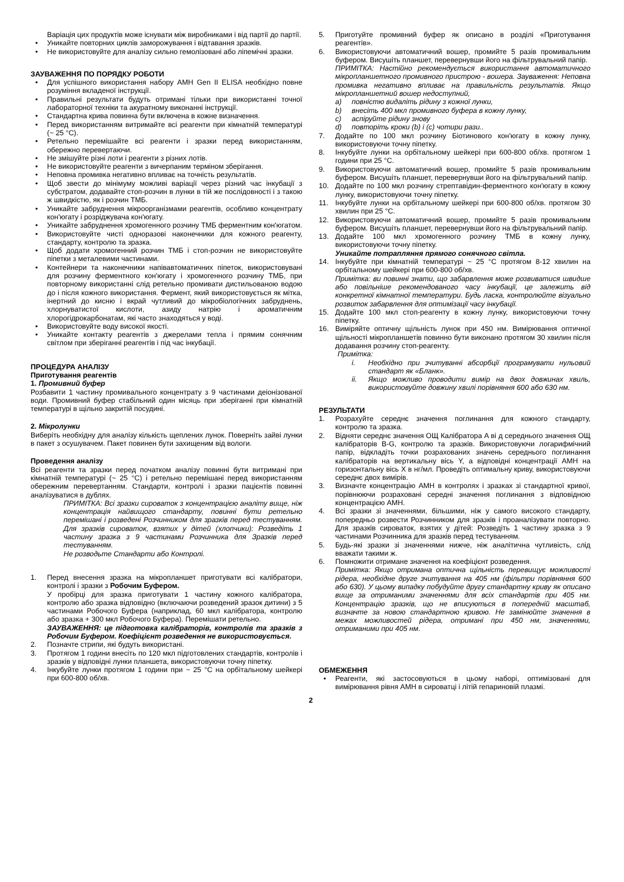Варіація цих продуктів може існувати між виробниками і від партії до партії.
• Уникайте повторних циклів заморожування і відтавання зразків.
• Не використовуйте для аналізу сильно гемолізовані або ліпемічні зразки.
ЗАУВАЖЕННЯ ПО ПОРЯДКУ РОБОТИ
• Для успішного використання набору AMH Gen II ELISA необхідно повне розуміння вкладеної інструкції.
• Правильні результати будуть отримані тільки при використанні точної лабораторної техніки та акуратному виконанні інструкції.
• Стандартна крива повинна бути включена в кожне визначення.
• Перед використанням витримайте всі реагенти при кімнатній температурі (~ 25 °C).
• Ретельно перемішайте всі реагенти і зразки перед використанням, обережно перевертаючи.
• Не змішуйте різні лоти і реагенти з різних лотів.
• Не використовуйте реагенти з вичерпаним терміном зберігання.
• Неповна промивка негативно впливає на точність результатів.
• Щоб звести до мінімуму можливі варіації через різний час інкубації з субстратом, додавайте стоп-розчин в лунки в тій же послідовності і з такою ж швидкістю, як і розчин ТМБ.
• Уникайте забруднення мікроорганізмами реагентів, особливо концентрату кон'югату і розріджувача кон'югату.
• Уникайте забруднення хромогенного розчину ТМБ ферментним кон'югатом.
• Використовуйте чисті одноразові наконечники для кожного реагенту, стандарту, контролю та зразка.
• Щоб додати хромогенний розчин ТМБ і стоп-розчин не використовуйте піпетки з металевими частинами.
• Контейнери та наконечники напівавтоматичних піпеток, використовувані для розчину ферментного кон'югату і хромогенного розчину ТМБ, при повторному використанні слід ретельно промивати дистильованою водою до і після кожного використання. Фермент, який використовується як мітка, інертний до кисню і вкрай чутливий до мікробіологічних забруднень, хлорнуватистої кислоти, азиду натрію і ароматичним хлорогідрокарбонатам, які часто знаходяться у воді.
• Використовуйте воду високої якості.
• Уникайте контакту реагентів з джерелами тепла і прямим сонячним світлом при зберіганні реагентів і під час інкубації.
ПРОЦЕДУРА АНАЛІЗУ
Приготування реагентів
1. Промивний буфер
Розбавити 1 частину промивального концентрату з 9 частинами деіонізованої води. Промивний буфер стабільний один місяць при зберіганні при кімнатній температурі в щільно закритій посудині.
2. Мікролунки
Виберіть необхідну для аналізу кількість щеплених лунок. Поверніть зайві лунки в пакет з осушувачем. Пакет повинен бути захищеним від вологи.
Проведення аналізу
Всі реагенти та зразки перед початком аналізу повинні бути витримані при кімнатній температурі (~ 25 °C) і ретельно перемішані перед використанням обережним перевертанням. Стандарти, контролі і зразки пацієнтів повинні аналізуватися в дублях.
ПРИМІТКА: Всі зразки сироваток з концентрацією аналіту вище, ніж концентрація найвищого стандарту, повинні бути ретельно перемішані і розведені Розчинником для зразків перед тестуванням. Для зразків сироваток, взятих у дітей (хлопчики): Розведіть 1 частину зразка з 9 частинами Розчинника для Зразків перед тестуванням.
Не розводьте Стандарти або Контролі.
1. Перед внесення зразка на мікропланшет приготувати всі калібратори, контролі і зразки з Робочим Буфером.
У пробірці для зразка приготувати 1 частину кожного калібратора, контролю або зразка відповідно (включаючи розведений зразок дитини) з 5 частинами Робочого Буфера (наприклад, 60 мкл калібратора, контролю або зразка + 300 мкл Робочого Буфера). Перемішати ретельно.
ЗАУВАЖЕННЯ: це підготовка калібраторів, контролів та зразків з Робочим Буфером. Коефіцієнт розведення не використовується.
2. Позначте стрипи, які будуть використані.
3. Протягом 1 години внесіть по 120 мкл підготовлених стандартів, контролів і зразків у відповідні лунки планшета, використовуючи точну піпетку.
4. Інкубуйте лунки протягом 1 години при ~ 25 °C на орбітальному шейкері при 600-800 об/хв.
5. Приготуйте промивний буфер як описано в розділі «Приготування реагентів».
6. Використовуючи автоматичний вошер, промийте 5 разів промивальним буфером. Висушіть планшет, перевернувши його на фільтрувальний папір.
ПРИМІТКА: Настійно рекомендується використання автоматичного мікропланшетного промивного пристрою - вошера. Зауваження: Неповна промивка негативно впливає на правильність результатів. Якщо мікропланшетний вошер недоступний,
a) повністю видаліть рідину з кожної лунки,
b) внесіть 400 мкл промивного буфера в кожну лунку,
c) аспіруйте рідину знову
d) повторіть кроки (b) і (c) чотири рази..
7. Додайте по 100 мкл розчину Біотинового кон'югату в кожну лунку, використовуючи точну піпетку.
8. Інкубуйте лунки на орбітальному шейкері при 600-800 об/хв. протягом 1 години при 25 °C.
9. Використовуючи автоматичний вошер, промийте 5 разів промивальним буфером. Висушіть планшет, перевернувши його на фільтрувальний папір.
10. Додайте по 100 мкл розчину стрептавідин-ферментного кон'югату в кожну лунку, використовуючи точну піпетку.
11. Інкубуйте лунки на орбітальному шейкері при 600-800 об/хв. протягом 30 хвилин при 25 °C.
12. Використовуючи автоматичний вошер, промийте 5 разів промивальним буфером. Висушіть планшет, перевернувши його на фільтрувальний папір.
13. Додайте 100 мкл хромогенного розчину ТМБ в кожну лунку, використовуючи точну піпетку.
Уникайте потрапляння прямого сонячного світла.
14. Інкубуйте при кімнатній температурі ~ 25 °C протягом 8-12 хвилин на орбітальному шейкері при 600-800 об/хв.
Примітка: ви повинні знати, що забарвлення може розвиватися швидше або повільніше рекомендованого часу інкубації, це залежить від конкретної кімнатної температури. Будь ласка, контролюйте візуально розвиток забарвлення для оптимізації часу інкубації.
15. Додайте 100 мкл стоп-реагенту в кожну лунку, використовуючи точну піпетку.
16. Виміряйте оптичну щільність лунок при 450 нм. Вимірювання оптичної щільності мікропланшетів повинно бути виконано протягом 30 хвилин після додавання розчину стоп-реагенту.
Примітка:
i. Необхідно при зчитуванні абсорбції програмувати нульовий стандарт як «Бланк».
ii. Якщо можливо проводити вимір на двох довжинах хвиль, використовуйте довжину хвилі порівняння 600 або 630 нм.
РЕЗУЛЬТАТИ
1. Розрахуйте середнє значення поглинання для кожного стандарту, контролю та зразка.
2. Відняти середнє значення ОЩ Калібратора A ві д середнього значення ОЩ калібраторів B-G, контролю та зразків. Використовуючи логарифмічний папір, відкладіть точки розрахованих значень середнього поглинання калібраторів на вертикальну вісь Y, а відповідні концентрації АМН на горизонтальну вісь X в нг/мл. Проведіть оптимальну криву, використовуючи середнє двох вимірів.
3. Визначте концентрацію АМН в контролях і зразках зі стандартної кривої, порівнюючи розраховані середні значення поглинання з відповідною концентрацією АМН.
4. Всі зразки зі значеннями, більшими, ніж у самого високого стандарту, попередньо розвести Розчинником для зразків і проаналізувати повторно. Для зразків сироваток, взятих у дітей: Розведіть 1 частину зразка з 9 частинами Розчинника для зразків перед тестуванням.
5. Будь-які зразки зі значеннями нижче, ніж аналітична чутливість, слід вважати такими ж.
6. Помножити отримане значення на коефіцієнт розведення.
Примітка: Якщо отримана оптична щільність перевищує можливості рідера, необхідне друге зчитування на 405 нм (фільтри порівняння 600 або 630). У цьому випадку побудуйте другу стандартну криву як описано вище за отриманими значеннями для всіх стандартів при 405 нм. Концентрацію зразків, що не вписуються в попередній масштаб, визначте за новою стандартною кривою. Не замінюйте значення в межах можливостей рідера, отримані при 450 нм, значеннями, отриманими при 405 нм.
ОБМЕЖЕННЯ
• Реагенти, які застосовуються в цьому наборі, оптимізовані для вимірювання рівня АМН в сироватці і літій гепариновій плазмі.
2